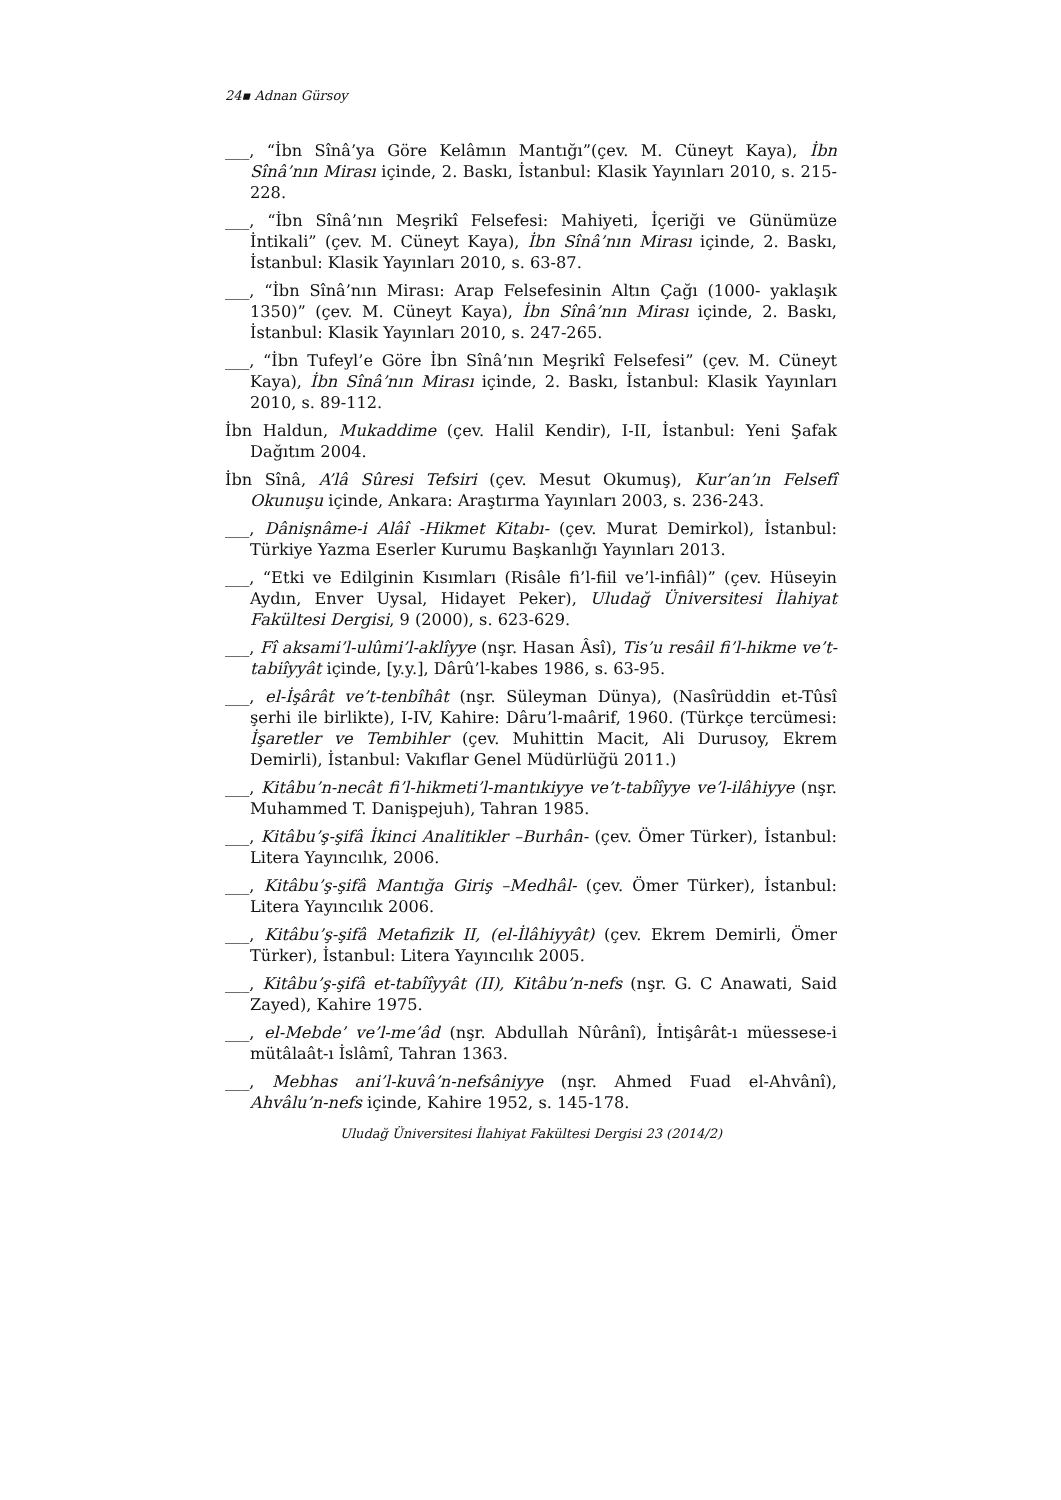24▪ Adnan Gürsoy
___, “İbn Sînâ’ya Göre Kelâmın Mantığı”(çev. M. Cüneyt Kaya), İbn Sînâ’nın Mirası içinde, 2. Baskı, İstanbul: Klasik Yayınları 2010, s. 215-228.
___, “İbn Sînâ’nın Meşrikî Felsefesi: Mahiyeti, İçeriği ve Günümüze İntikali” (çev. M. Cüneyt Kaya), İbn Sînâ’nın Mirası içinde, 2. Baskı, İstanbul: Klasik Yayınları 2010, s. 63-87.
___, “İbn Sînâ’nın Mirası: Arap Felsefesinin Altın Çağı (1000- yaklaşık 1350)” (çev. M. Cüneyt Kaya), İbn Sînâ’nın Mirası içinde, 2. Baskı, İstanbul: Klasik Yayınları 2010, s. 247-265.
___, “İbn Tufeyl’e Göre İbn Sînâ’nın Meşrikî Felsefesi” (çev. M. Cüneyt Kaya), İbn Sînâ’nın Mirası içinde, 2. Baskı, İstanbul: Klasik Yayınları 2010, s. 89-112.
İbn Haldun, Mukaddime (çev. Halil Kendir), I-II, İstanbul: Yeni Şafak Dağıtım 2004.
İbn Sînâ, A’lâ Sûresi Tefsiri (çev. Mesut Okumuş), Kur’an’ın Felsefî Okunuşu içinde, Ankara: Araştırma Yayınları 2003, s. 236-243.
___, Dânişnâme-i Alâî -Hikmet Kitabı- (çev. Murat Demirkol), İstanbul: Türkiye Yazma Eserler Kurumu Başkanlığı Yayınları 2013.
___, “Etki ve Edilginin Kısımları (Risâle fi’l-fiil ve’l-infiâl)” (çev. Hüseyin Aydın, Enver Uysal, Hidayet Peker), Uludağ Üniversitesi İlahiyat Fakültesi Dergisi, 9 (2000), s. 623-629.
___, Fî aksami’l-ulûmi’l-aklîyye (nşr. Hasan Âsî), Tis’u resâil fi’l-hikme ve’t-tabiîyyât içinde, [y.y.], Dârû’l-kabes 1986, s. 63-95.
___, el-İşârât ve’t-tenbîhât (nşr. Süleyman Dünya), (Nasîrüddin et-Tûsî şerhi ile birlikte), I-IV, Kahire: Dâru’l-maârif, 1960. (Türkçe tercümesi: İşaretler ve Tembihler (çev. Muhittin Macit, Ali Durusoy, Ekrem Demirli), İstanbul: Vakıflar Genel Müdürlüğü 2011.)
___, Kitâbu’n-necât fi’l-hikmeti’l-mantıkiyye ve’t-tabîîyye ve’l-ilâhiyye (nşr. Muhammed T. Danişpejuh), Tahran 1985.
___, Kitâbu’ş-şifâ İkinci Analitikler –Burhân- (çev. Ömer Türker), İstanbul: Litera Yayıncılık, 2006.
___, Kitâbu’ş-şifâ Mantığa Giriş –Medhâl- (çev. Ömer Türker), İstanbul: Litera Yayıncılık 2006.
___, Kitâbu’ş-şifâ Metafizik II, (el-İlâhiyyât) (çev. Ekrem Demirli, Ömer Türker), İstanbul: Litera Yayıncılık 2005.
___, Kitâbu’ş-şifâ et-tabîîyyât (II), Kitâbu’n-nefs (nşr. G. C Anawati, Said Zayed), Kahire 1975.
___, el-Mebde’ ve’l-me’âd (nşr. Abdullah Nûrânî), İntişârât-ı müessese-i mütâlaât-ı İslâmî, Tahran 1363.
___, Mebhas ani’l-kuvâ’n-nefsâniyye (nşr. Ahmed Fuad el-Ahvânî), Ahvâlu’n-nefs içinde, Kahire 1952, s. 145-178.
Uludağ Üniversitesi İlahiyat Fakültesi Dergisi 23 (2014/2)